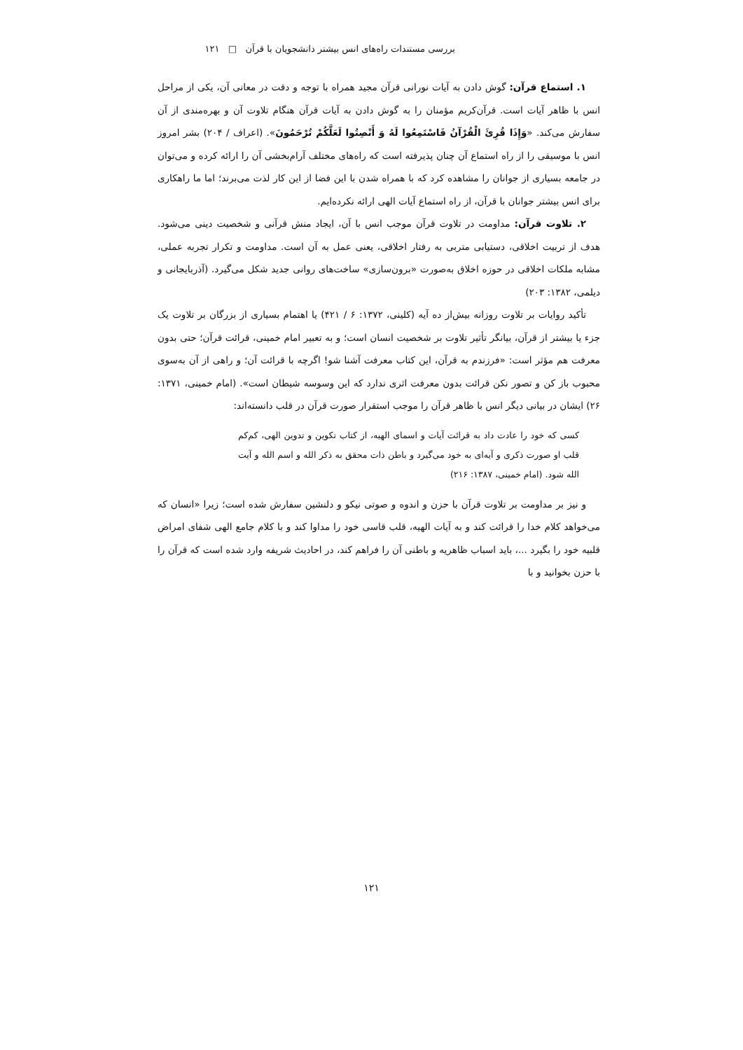بررسی مستندات راه‌های انس بیشتر دانشجویان با قرآن □ ۱۲۱
۱. استماع قرآن: گوش دادن به آیات نورانی قرآن مجید همراه با توجه و دقت در معانی آن، یکی از مراحل انس با ظاهر آیات است. قرآن‌کریم مؤمنان را به گوش دادن به آیات قرآن هنگام تلاوت آن و بهره‌مندی از آن سفارش می‌کند. «وَإِذَا قُرِئَ الْقُرْآنُ فَاسْتَمِعُوا لَهُ وَ أَنْصِتُوا لَعَلَّكُمْ تُرْحَمُونَ». (اعراف / ۲۰۴) بشر امروز انس با موسیقی را از راه استماع آن چنان پذیرفته است که راه‌های مختلف آرام‌بخشی آن را ارائه کرده و می‌توان در جامعه بسیاری از جوانان را مشاهده کرد که با همراه شدن با این فضا از این کار لذت می‌برند؛ اما ما راهکاری برای انس بیشتر جوانان با قرآن، از راه استماع آیات الهی ارائه نکرده‌ایم.
۲. تلاوت قرآن: مداومت در تلاوت قرآن موجب انس با آن، ایجاد منش قرآنی و شخصیت دینی می‌شود. هدف از تربیت اخلاقی، دستیابی متربی به رفتار اخلاقی، یعنی عمل به آن است. مداومت و تکرار تجربه عملی، مشابه ملکات اخلاقی در حوزه اخلاق به‌صورت «برون‌سازی» ساخت‌های روانی جدید شکل می‌گیرد. (آذربایجانی و دیلمی، ۱۳۸۲: ۲۰۳)
تأکید روایات بر تلاوت روزانه بیش‌از ده آیه (کلینی، ۱۳۷۲: ۶ / ۴۲۱) یا اهتمام بسیاری از بزرگان بر تلاوت یک جزء یا بیشتر از قرآن، بیانگر تأثیر تلاوت بر شخصیت انسان است؛ و به تعبیر امام خمینی، قرائت قرآن؛ حتی بدون معرفت هم مؤثر است: «فرزندم به قرآن، این کتاب معرفت آشنا شو! اگرچه با قرائت آن؛ و راهی از آن به‌سوی محبوب باز کن و تصور نکن قرائت بدون معرفت اثری ندارد که این وسوسه شیطان است». (امام خمینی، ۱۳۷۱: ۲۶) ایشان در بیانی دیگر انس با ظاهر قرآن را موجب استقرار صورت قرآن در قلب دانسته‌اند:
کسی که خود را عادت داد به قرائت آیات و اسمای الهیه، از کتاب تکوین و تدوین الهی، کم‌کم قلب او صورت ذکری و آیه‌ای به خود می‌گیرد و باطن ذات محقق به ذکر الله و اسم الله و آیت الله شود. (امام خمینی، ۱۳۸۷: ۲۱۶)
و نیز بر مداومت بر تلاوت قرآن با حزن و اندوه و صوتی نیکو و دلنشین سفارش شده است؛ زیرا «انسان که می‌خواهد کلام خدا را قرائت کند و به آیات الهیه، قلب قاسی خود را مداوا کند و با کلام جامع الهی شفای امراض قلبیه خود را بگیرد ...، باید اسباب ظاهریه و باطنی آن را فراهم کند، در احادیث شریفه وارد شده است که قرآن را با حزن بخوانید و با
۱۲۱